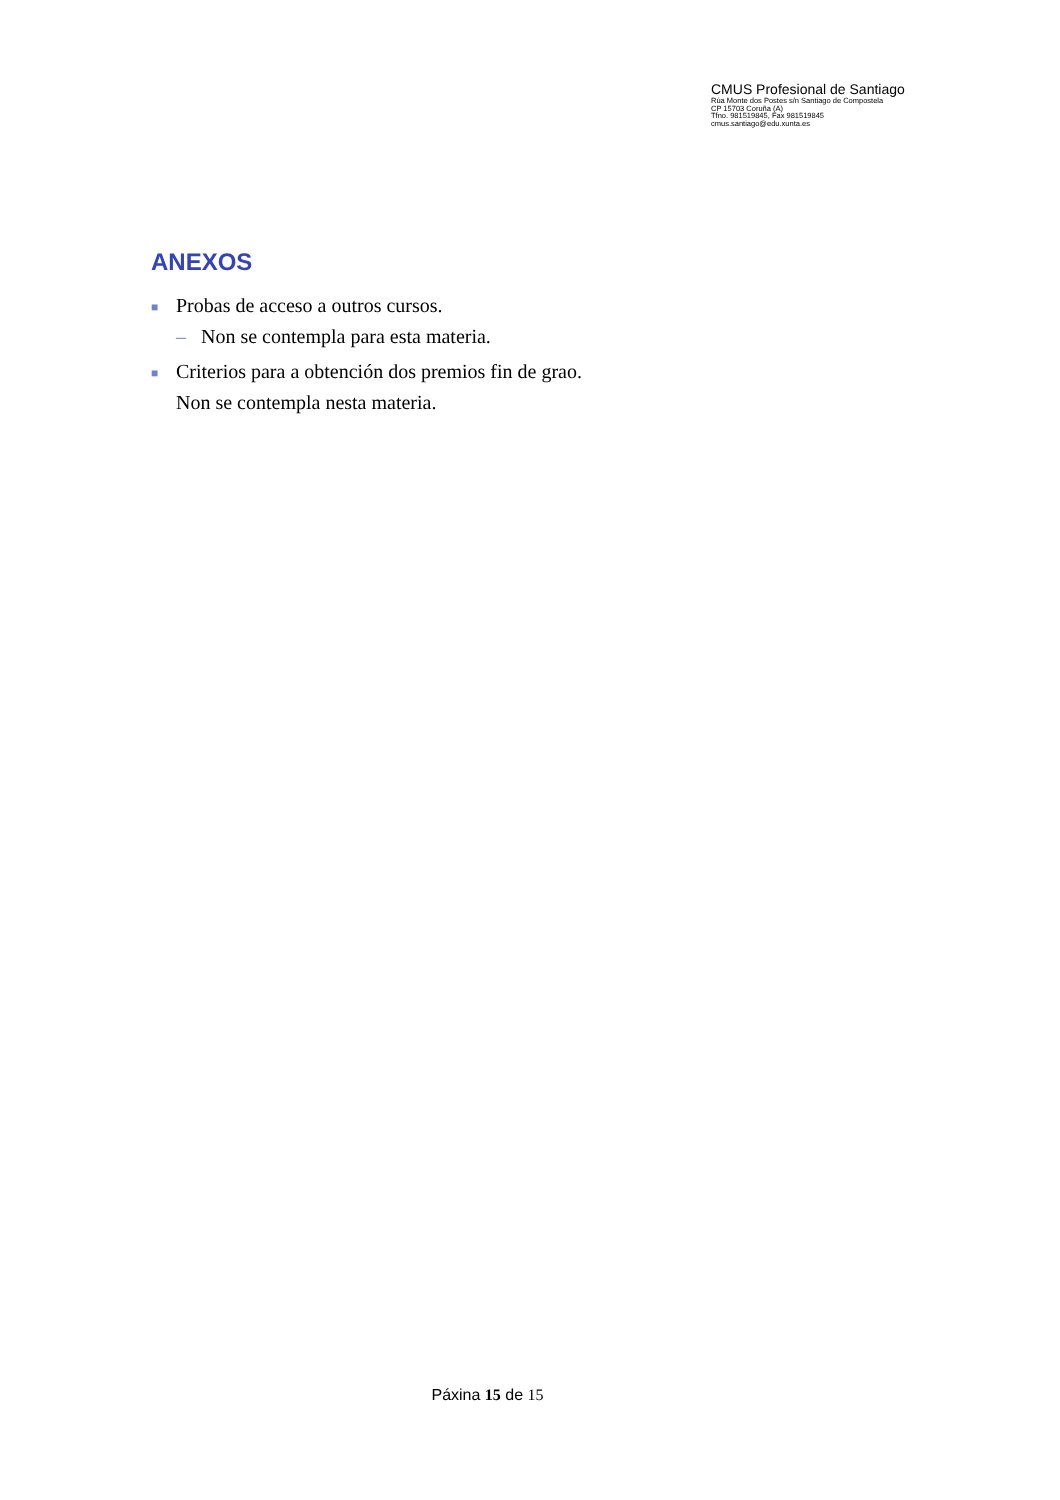CMUS Profesional de Santiago
Rúa Monte dos Postes s/n Santiago de Compostela
CP 15703 Coruña (A)
Tfno. 981519845, Fax 981519845
cmus.santiago@edu.xunta.es
ANEXOS
■ Probas de acceso a outros cursos.
– Non se contempla para esta materia.
■ Criterios para a obtención dos premios fin de grao.
Non se contempla nesta materia.
Páxina 15 de 15